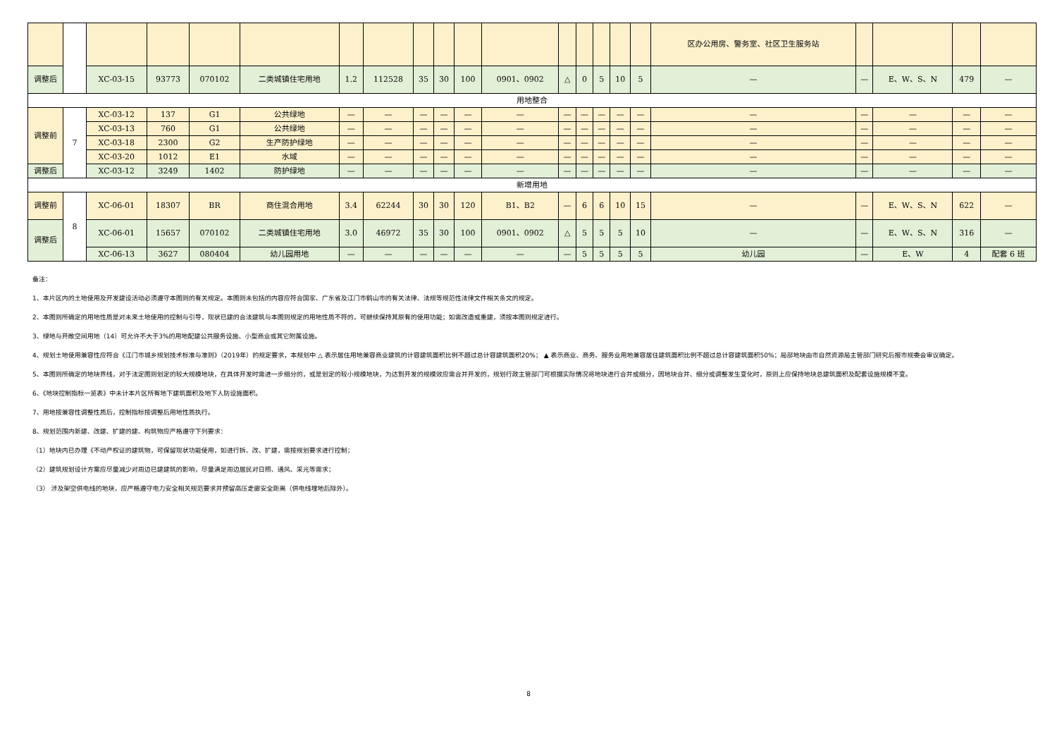| | | | | | | | | | | | | | | | | | 区办公用房、警务室、社区卫生服务站 | | | | |
| 调整后 | | XC-03-15 | 93773 | 070102 | 二类城镇住宅用地 | 1.2 | 112528 | 35 | 30 | 100 | 0901、0902 | △ | 0 | 5 | 10 | 5 | — | — | E、W、S、N | 479 | — |
| 用地整合 | | | | | | | | | | | | | | | | | | | | | |
| 调整前 | 7 | XC-03-12 | 137 | G1 | 公共绿地 | — | — | — | — | — | — | — | — | — | — | — | — | — | — | — | — |
| | | XC-03-13 | 760 | G1 | 公共绿地 | — | — | — | — | — | — | — | — | — | — | — | — | — | — | — | — |
| | | XC-03-18 | 2300 | G2 | 生产防护绿地 | — | — | — | — | — | — | — | — | — | — | — | — | — | — | — | — |
| | | XC-03-20 | 1012 | E1 | 水域 | — | — | — | — | — | — | — | — | — | — | — | — | — | — | — | — |
| 调整后 | | XC-03-12 | 3249 | 1402 | 防护绿地 | — | — | — | — | — | — | — | — | — | — | — | — | — | — | — | — |
| 新增用地 | | | | | | | | | | | | | | | | | | | | | |
| 调整前 | 8 | XC-06-01 | 18307 | BR | 商住混合用地 | 3.4 | 62244 | 30 | 30 | 120 | B1、B2 | — | 6 | 6 | 10 | 15 | — | — | E、W、S、N | 622 | — |
| 调整后 | | XC-06-01 | 15657 | 070102 | 二类城镇住宅用地 | 3.0 | 46972 | 35 | 30 | 100 | 0901、0902 | △ | 5 | 5 | 5 | 10 | — | — | E、W、S、N | 316 | — |
| | | XC-06-13 | 3627 | 080404 | 幼儿园用地 | — | — | — | — | — | — | — | 5 | 5 | 5 | 5 | 幼儿园 | — | E、W | 4 | 配套 6 班 |
备注：
1、本片区内的土地使用及开发建设活动必须遵守本图则的有关规定。本图则未包括的内容应符合国家、广东省及江门市鹤山市的有关法律、法规等规范性法律文件相关条文的规定。
2、本图则所确定的用地性质是对未来土地使用的控制与引导，现状已建的合法建筑与本图则规定的用地性质不符的，可继续保持其原有的使用功能；如需改造或重建，须按本图则规定进行。
3、绿地与开敞空间用地（14）可允许不大于3%的用地配建公共服务设施、小型商业或其它附属设施。
4、规划土地使用兼容性应符合《江门市城乡规划技术标准与准则》（2019年）的规定要求，本规划中 △ 表示居住用地兼容商业建筑的计容建筑面积比例不超过总计容建筑面积20%； ▲ 表示商业、商务、服务业用地兼容居住建筑面积比例不超过总计容建筑面积50%；局部地块由市自然资源局主管部门研究后报市规委会审议确定。
5、本图则所确定的地块界线，对于法定图则划定的较大规模地块，在具体开发时需进一步细分的，或是划定的较小规模地块，为达到开发的规模效应需合并开发的，规划行政主管部门可根据实际情况将地块进行合并或细分，因地块合并、细分或调整发生变化时，原则上应保持地块总建筑面积及配套设施规模不变。
6、《地块控制指标一览表》中未计本片区所有地下建筑面积及地下人防设施面积。
7、用地按兼容性调整性质后，控制指标按调整后用地性质执行。
8、规划范围内新建、改建、扩建的建、构筑物应严格遵守下列要求：
（1）地块内已办理《不动产权证的建筑物，可保留现状功能使用，如进行拆、改、扩建，需按规划要求进行控制；
（2）建筑规划设计方案应尽量减少对周边已建建筑的影响，尽量满足周边居民对日照、通风、采光等需求；
（3） 涉及架空供电线的地块，应严格遵守电力安全相关规范要求并预留高压走廊安全距离（供电线埋地后除外）。
8